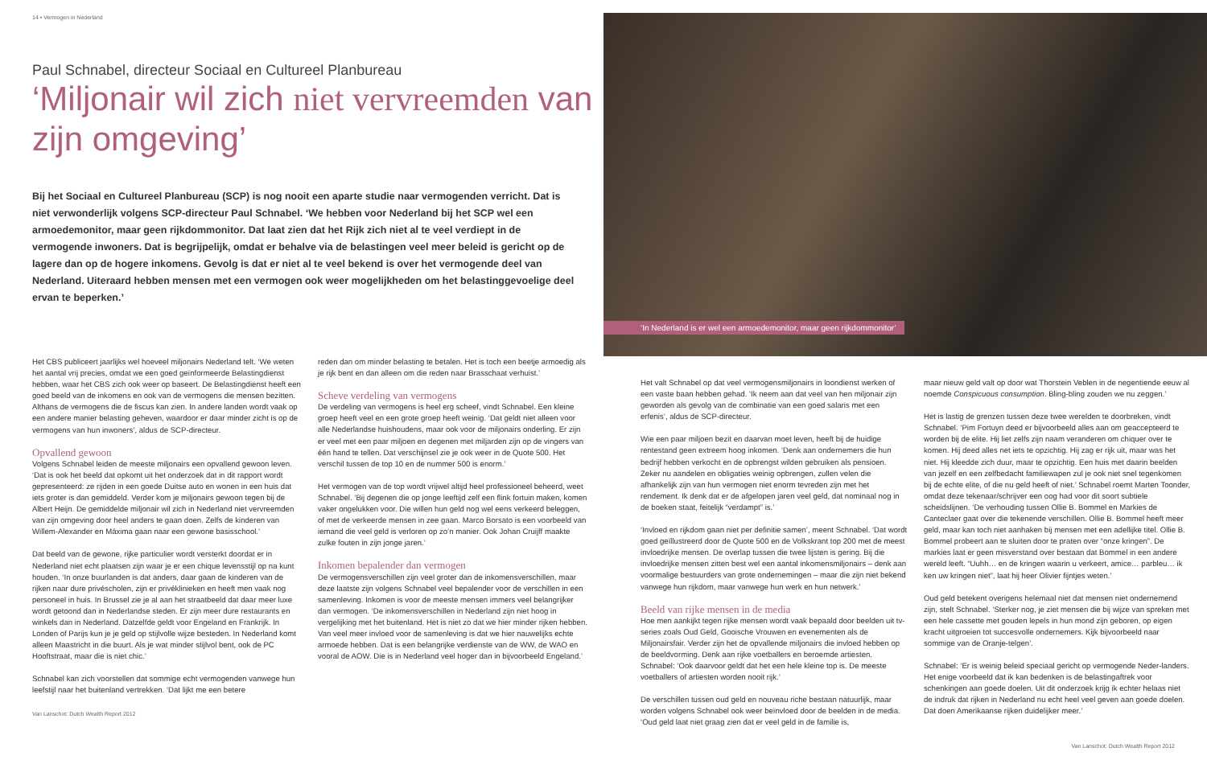14 • Vermogen in Nederland
Paul Schnabel, directeur Sociaal en Cultureel Planbureau
‘Miljonair wil zich niet vervreemden van zijn omgeving’
Bij het Sociaal en Cultureel Planbureau (SCP) is nog nooit een aparte studie naar vermogenden verricht. Dat is niet verwonderlijk volgens SCP-directeur Paul Schnabel. ‘We hebben voor Nederland bij het SCP wel een armoedemonitor, maar geen rijkdommonitor. Dat laat zien dat het Rijk zich niet al te veel verdiept in de vermogende inwoners. Dat is begrijpelijk, omdat er behalve via de belastingen veel meer beleid is gericht op de lagere dan op de hogere inkomens. Gevolg is dat er niet al te veel bekend is over het vermogende deel van Nederland. Uiteraard hebben mensen met een vermogen ook weer mogelijkheden om het belastinggevoelige deel ervan te beperken.’
Het CBS publiceert jaarlijks wel hoeveel miljonairs Nederland telt. ‘We weten het aantal vrij precies, omdat we een goed geïnformeerde Belastingdienst hebben, waar het CBS zich ook weer op baseert. De Belastingdienst heeft een goed beeld van de inkomens en ook van de vermogens die mensen bezitten. Althans de vermogens die de fiscus kan zien. In andere landen wordt vaak op een andere manier belasting geheven, waardoor er daar minder zicht is op de vermogens van hun inwoners’, aldus de SCP-directeur.
Opvallend gewoon
Volgens Schnabel leiden de meeste miljonairs een opvallend gewoon leven. ‘Dat is ook het beeld dat opkomt uit het onderzoek dat in dit rapport wordt gepresenteerd: ze rijden in een goede Duitse auto en wonen in een huis dat iets groter is dan gemiddeld. Verder kom je miljonairs gewoon tegen bij de Albert Heijn. De gemiddelde miljonair wil zich in Nederland niet vervreemden van zijn omgeving door heel anders te gaan doen. Zelfs de kinderen van Willem-Alexander en Máxima gaan naar een gewone basisschool.’
Dat beeld van de gewone, rijke particulier wordt versterkt doordat er in Nederland niet echt plaatsen zijn waar je er een chique levensstijl op na kunt houden. ‘In onze buurlanden is dat anders, daar gaan de kinderen van de rijken naar dure privéscholen, zijn er privéklinieken en heeft men vaak nog personeel in huis. In Brussel zie je al aan het straatbeeld dat daar meer luxe wordt getoond dan in Nederlandse steden. Er zijn meer dure restaurants en winkels dan in Nederland. Datzelfde geldt voor Engeland en Frankrijk. In Londen of Parijs kun je je geld op stijlvolle wijze besteden. In Nederland komt alleen Maastricht in die buurt. Als je wat minder stijlvol bent, ook de PC Hooftstraat, maar die is niet chic.’
Schnabel kan zich voorstellen dat sommige echt vermogenden vanwege hun leefstijl naar het buitenland vertrekken. ‘Dat lijkt me een betere
reden dan om minder belasting te betalen. Het is toch een beetje armoedig als je rijk bent en dan alleen om die reden naar Brasschaat verhuist.’
Scheve verdeling van vermogens
De verdeling van vermogens is heel erg scheef, vindt Schnabel. Een kleine groep heeft veel en een grote groep heeft weinig. ‘Dat geldt niet alleen voor alle Nederlandse huishoudens, maar ook voor de miljonairs onderling. Er zijn er veel met een paar miljoen en degenen met miljarden zijn op de vingers van één hand te tellen. Dat verschijnsel zie je ook weer in de Quote 500. Het verschil tussen de top 10 en de nummer 500 is enorm.’
Het vermogen van de top wordt vrijwel altijd heel professioneel beheerd, weet Schnabel. ‘Bij degenen die op jonge leeftijd zelf een flink fortuin maken, komen vaker ongelukken voor. Die willen hun geld nog wel eens verkeerd beleggen, of met de verkeerde mensen in zee gaan. Marco Borsato is een voorbeeld van iemand die veel geld is verloren op zo’n manier. Ook Johan Cruijff maakte zulke fouten in zijn jonge jaren.’
Inkomen bepalender dan vermogen
De vermogensverschillen zijn veel groter dan de inkomensverschillen, maar deze laatste zijn volgens Schnabel veel bepalender voor de verschillen in een samenleving. Inkomen is voor de meeste mensen immers veel belangrijker dan vermogen. ‘De inkomensverschillen in Nederland zijn niet hoog in vergelijking met het buitenland. Het is niet zo dat we hier minder rijken hebben. Van veel meer invloed voor de samenleving is dat we hier nauwelijks echte armoede hebben. Dat is een belangrijke verdienste van de WW, de WAO en vooral de AOW. Die is in Nederland veel hoger dan in bijvoorbeeld Engeland.’
Van Lanschot: Dutch Wealth Report 2012
‘In Nederland is er wel een armoedemonitor, maar geen rijkdommonitor’
Het valt Schnabel op dat veel vermogensmiljonairs in loondienst werken of een vaste baan hebben gehad. ‘Ik neem aan dat veel van hen miljonair zijn geworden als gevolg van de combinatie van een goed salaris met een erfenis’, aldus de SCP-directeur.
Wie een paar miljoen bezit en daarvan moet leven, heeft bij de huidige rentestand geen extreem hoog inkomen. ‘Denk aan ondernemers die hun bedrijf hebben verkocht en de opbrengst wilden gebruiken als pensioen. Zeker nu aandelen en obligaties weinig opbrengen, zullen velen die afhankelijk zijn van hun vermogen niet enorm tevreden zijn met het rendement. Ik denk dat er de afgelopen jaren veel geld, dat nominaal nog in de boeken staat, feitelijk “verdampt” is.’
‘Invloed en rijkdom gaan niet per definitie samen’, meent Schnabel. ‘Dat wordt goed geïllustreerd door de Quote 500 en de Volkskrant top 200 met de meest invloedrijke mensen. De overlap tussen die twee lijsten is gering. Bij die invloedrijke mensen zitten best wel een aantal inkomensmiljonairs – denk aan voormalige bestuurders van grote ondernemingen – maar die zijn niet bekend vanwege hun rijkdom, maar vanwege hun werk en hun netwerk.’
Beeld van rijke mensen in de media
Hoe men aankijkt tegen rijke mensen wordt vaak bepaald door beelden uit tv-series zoals Oud Geld, Gooische Vrouwen en evenementen als de Miljonairsfair. Verder zijn het de opvallende miljonairs die invloed hebben op de beeldvorming. Denk aan rijke voetballers en beroemde artiesten. Schnabel: ‘Ook daarvoor geldt dat het een hele kleine top is. De meeste voetballers of artiesten worden nooit rijk.’
De verschillen tussen oud geld en nouveau riche bestaan natuurlijk, maar worden volgens Schnabel ook weer beïnvloed door de beelden in de media. ‘Oud geld laat niet graag zien dat er veel geld in de familie is,
maar nieuw geld valt op door wat Thorstein Veblen in de negentiende eeuw al noemde Conspicuous consumption. Bling-bling zouden we nu zeggen.’
Het is lastig de grenzen tussen deze twee werelden te doorbreken, vindt Schnabel. ‘Pim Fortuyn deed er bijvoorbeeld alles aan om geaccepteerd te worden bij de elite. Hij liet zelfs zijn naam veranderen om chiquer over te komen. Hij deed alles net iets te opzichtig. Hij zag er rijk uit, maar was het niet. Hij kleedde zich duur, maar te opzichtig. Een huis met daarin beelden van jezelf en een zelfbedacht familiewapen zul je ook niet snel tegenkomen bij de echte elite, of die nu geld heeft of niet.’ Schnabel roemt Marten Toonder, omdat deze tekenaar/schrijver een oog had voor dit soort subtiele scheidslijnen. ‘De verhouding tussen Ollie B. Bommel en Markies de Canteclaer gaat over die tekenende verschillen. Ollie B. Bommel heeft meer geld, maar kan toch niet aanhaken bij mensen met een adellijke titel. Ollie B. Bommel probeert aan te sluiten door te praten over “onze kringen”. De markies laat er geen misverstand over bestaan dat Bommel in een andere wereld leeft. “Uuhh… en de kringen waarin u verkeert, amice… parbleu… ik ken uw kringen niet”, laat hij heer Olivier fijntjes weten.’
Oud geld betekent overigens helemaal niet dat mensen niet ondernemend zijn, stelt Schnabel. ‘Sterker nog, je ziet mensen die bij wijze van spreken met een hele cassette met gouden lepels in hun mond zijn geboren, op eigen kracht uitgroeien tot succesvolle ondernemers. Kijk bijvoorbeeld naar sommige van de Oranje-telgen’.
Schnabel: ‘Er is weinig beleid speciaal gericht op vermogende Neder-landers. Het enige voorbeeld dat ik kan bedenken is de belastingaftrek voor schenkingen aan goede doelen. Uit dit onderzoek krijg ik echter helaas niet de indruk dat rijken in Nederland nu echt heel veel geven aan goede doelen. Dat doen Amerikaanse rijken duidelijker meer.’
Van Lanschot: Dutch Wealth Report 2012